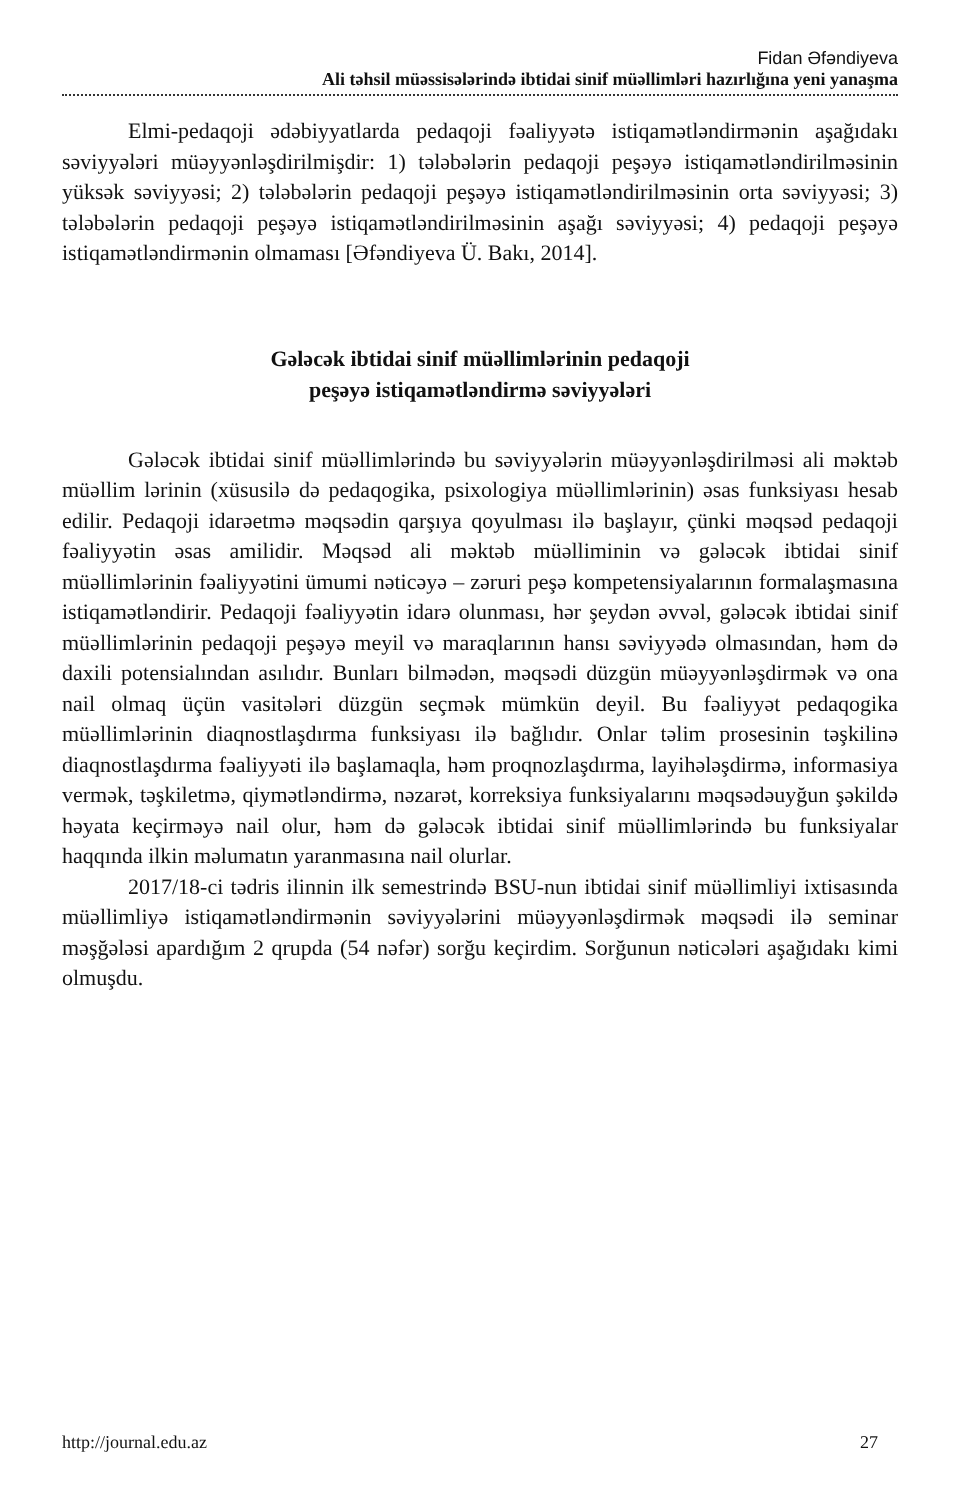Fidan Əfəndiyeva
Ali təhsil müəssisələrində ibtidai sinif müəllimləri hazırlığına yeni yanaşma
Elmi-pedaqoji ədəbiyyatlarda pedaqoji fəaliyyətə istiqamətləndirmənin aşağıdakı səviyyələri müəyyənləşdirilmişdir: 1) tələbələrin pedaqoji peşəyə istiqamətləndirilməsinin yüksək səviyyəsi; 2) tələbələrin pedaqoji peşəyə istiqamətləndirilməsinin orta səviyyəsi; 3) tələbələrin pedaqoji peşəyə istiqamətləndirilməsinin aşağı səviyyəsi; 4) pedaqoji peşəyə istiqamətləndirmənin olmaması [Əfəndiyeva Ü. Bakı, 2014].
Gələcək ibtidai sinif müəllimlərinin pedaqoji
peşəyə istiqamətləndirmə səviyyələri
Gələcək ibtidai sinif müəllimlərində bu səviyyələrin müəyyənləşdirilməsi ali məktəb müəllim lərinin (xüsusilə də pedaqogika, psixologiya müəllimlərinin) əsas funksiyası hesab edilir. Pedaqoji idarəetmə məqsədin qarşıya qoyulması ilə başlayır, çünki məqsəd pedaqoji fəaliyyətin əsas amilidir. Məqsəd ali məktəb müəlliminin və gələcək ibtidai sinif müəllimlərinin fəaliyyətini ümumi nəticəyə – zəruri peşə kompetensiyalarının formalaşmasına istiqamətləndirir. Pedaqoji fəaliyyətin idarə olunması, hər şeydən əvvəl, gələcək ibtidai sinif müəllimlərinin pedaqoji peşəyə meyil və maraqlarının hansı səviyyədə olmasından, həm də daxili potensialından asılıdır. Bunları bilmədən, məqsədi düzgün müəyyənləşdirmək və ona nail olmaq üçün vasitələri düzgün seçmək mümkün deyil. Bu fəaliyyət pedaqogika müəllimlərinin diaqnostlaşdırma funksiyası ilə bağlıdır. Onlar təlim prosesinin təşkilinə diaqnostlaşdırma fəaliyyəti ilə başlamaqla, həm proqnozlaşdırma, layihələşdirmə, informasiya vermək, təşkiletmə, qiymətləndirmə, nəzarət, korreksiya funksiyalarını məqsədəuyğun şəkildə həyata keçirməyə nail olur, həm də gələcək ibtidai sinif müəllimlərində bu funksiyalar haqqında ilkin məlumatın yaranmasına nail olurlar.
2017/18-ci tədris ilinnin ilk semestrində BSU-nun ibtidai sinif müəllimliyi ixtisasında müəllimliyə istiqamətləndirmənin səviyyələrini müəyyənləşdirmək məqsədi ilə seminar məşğələsi apardığım 2 qrupda (54 nəfər) sorğu keçirdim. Sorğunun nəticələri aşağıdakı kimi olmuşdu.
http://journal.edu.az 27